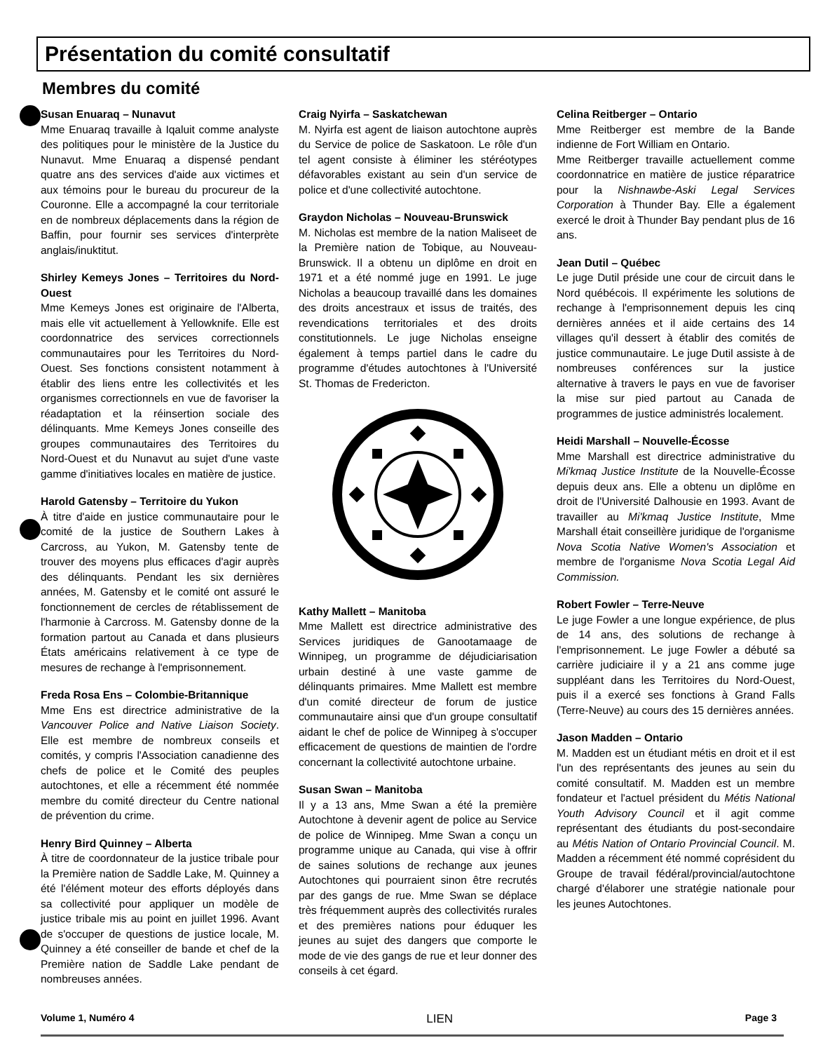Présentation du comité consultatif
Membres du comité
Susan Enuaraq – Nunavut
Mme Enuaraq travaille à Iqaluit comme analyste des politiques pour le ministère de la Justice du Nunavut. Mme Enuaraq a dispensé pendant quatre ans des services d'aide aux victimes et aux témoins pour le bureau du procureur de la Couronne. Elle a accompagné la cour territoriale en de nombreux déplacements dans la région de Baffin, pour fournir ses services d'interprète anglais/inuktitut.
Shirley Kemeys Jones – Territoires du Nord-Ouest
Mme Kemeys Jones est originaire de l'Alberta, mais elle vit actuellement à Yellowknife. Elle est coordonnatrice des services correctionnels communautaires pour les Territoires du Nord-Ouest. Ses fonctions consistent notamment à établir des liens entre les collectivités et les organismes correctionnels en vue de favoriser la réadaptation et la réinsertion sociale des délinquants. Mme Kemeys Jones conseille des groupes communautaires des Territoires du Nord-Ouest et du Nunavut au sujet d'une vaste gamme d'initiatives locales en matière de justice.
Harold Gatensby – Territoire du Yukon
À titre d'aide en justice communautaire pour le comité de la justice de Southern Lakes à Carcross, au Yukon, M. Gatensby tente de trouver des moyens plus efficaces d'agir auprès des délinquants. Pendant les six dernières années, M. Gatensby et le comité ont assuré le fonctionnement de cercles de rétablissement de l'harmonie à Carcross. M. Gatensby donne de la formation partout au Canada et dans plusieurs États américains relativement à ce type de mesures de rechange à l'emprisonnement.
Freda Rosa Ens – Colombie-Britannique
Mme Ens est directrice administrative de la Vancouver Police and Native Liaison Society. Elle est membre de nombreux conseils et comités, y compris l'Association canadienne des chefs de police et le Comité des peuples autochtones, et elle a récemment été nommée membre du comité directeur du Centre national de prévention du crime.
Henry Bird Quinney – Alberta
À titre de coordonnateur de la justice tribale pour la Première nation de Saddle Lake, M. Quinney a été l'élément moteur des efforts déployés dans sa collectivité pour appliquer un modèle de justice tribale mis au point en juillet 1996. Avant de s'occuper de questions de justice locale, M. Quinney a été conseiller de bande et chef de la Première nation de Saddle Lake pendant de nombreuses années.
Craig Nyirfa – Saskatchewan
M. Nyirfa est agent de liaison autochtone auprès du Service de police de Saskatoon. Le rôle d'un tel agent consiste à éliminer les stéréotypes défavorables existant au sein d'un service de police et d'une collectivité autochtone.
Graydon Nicholas – Nouveau-Brunswick
M. Nicholas est membre de la nation Maliseet de la Première nation de Tobique, au Nouveau-Brunswick. Il a obtenu un diplôme en droit en 1971 et a été nommé juge en 1991. Le juge Nicholas a beaucoup travaillé dans les domaines des droits ancestraux et issus de traités, des revendications territoriales et des droits constitutionnels. Le juge Nicholas enseigne également à temps partiel dans le cadre du programme d'études autochtones à l'Université St. Thomas de Fredericton.
Kathy Mallett – Manitoba
Mme Mallett est directrice administrative des Services juridiques de Ganootamaage de Winnipeg, un programme de déjudiciarisation urbain destiné à une vaste gamme de délinquants primaires. Mme Mallett est membre d'un comité directeur de forum de justice communautaire ainsi que d'un groupe consultatif aidant le chef de police de Winnipeg à s'occuper efficacement de questions de maintien de l'ordre concernant la collectivité autochtone urbaine.
Susan Swan – Manitoba
Il y a 13 ans, Mme Swan a été la première Autochtone à devenir agent de police au Service de police de Winnipeg. Mme Swan a conçu un programme unique au Canada, qui vise à offrir de saines solutions de rechange aux jeunes Autochtones qui pourraient sinon être recrutés par des gangs de rue. Mme Swan se déplace très fréquemment auprès des collectivités rurales et des premières nations pour éduquer les jeunes au sujet des dangers que comporte le mode de vie des gangs de rue et leur donner des conseils à cet égard.
Celina Reitberger – Ontario
Mme Reitberger est membre de la Bande indienne de Fort William en Ontario.
Mme Reitberger travaille actuellement comme coordonnatrice en matière de justice réparatrice pour la Nishnawbe-Aski Legal Services Corporation à Thunder Bay. Elle a également exercé le droit à Thunder Bay pendant plus de 16 ans.
Jean Dutil – Québec
Le juge Dutil préside une cour de circuit dans le Nord québécois. Il expérimente les solutions de rechange à l'emprisonnement depuis les cinq dernières années et il aide certains des 14 villages qu'il dessert à établir des comités de justice communautaire. Le juge Dutil assiste à de nombreuses conférences sur la justice alternative à travers le pays en vue de favoriser la mise sur pied partout au Canada de programmes de justice administrés localement.
Heidi Marshall – Nouvelle-Écosse
Mme Marshall est directrice administrative du Mi'kmaq Justice Institute de la Nouvelle-Écosse depuis deux ans. Elle a obtenu un diplôme en droit de l'Université Dalhousie en 1993. Avant de travailler au Mi'kmaq Justice Institute, Mme Marshall était conseillère juridique de l'organisme Nova Scotia Native Women's Association et membre de l'organisme Nova Scotia Legal Aid Commission.
Robert Fowler – Terre-Neuve
Le juge Fowler a une longue expérience, de plus de 14 ans, des solutions de rechange à l'emprisonnement. Le juge Fowler a débuté sa carrière judiciaire il y a 21 ans comme juge suppléant dans les Territoires du Nord-Ouest, puis il a exercé ses fonctions à Grand Falls (Terre-Neuve) au cours des 15 dernières années.
Jason Madden – Ontario
M. Madden est un étudiant métis en droit et il est l'un des représentants des jeunes au sein du comité consultatif. M. Madden est un membre fondateur et l'actuel président du Métis National Youth Advisory Council et il agit comme représentant des étudiants du post-secondaire au Métis Nation of Ontario Provincial Council. M. Madden a récemment été nommé coprésident du Groupe de travail fédéral/provincial/autochtone chargé d'élaborer une stratégie nationale pour les jeunes Autochtones.
Volume 1, Numéro 4 LIEN Page 3